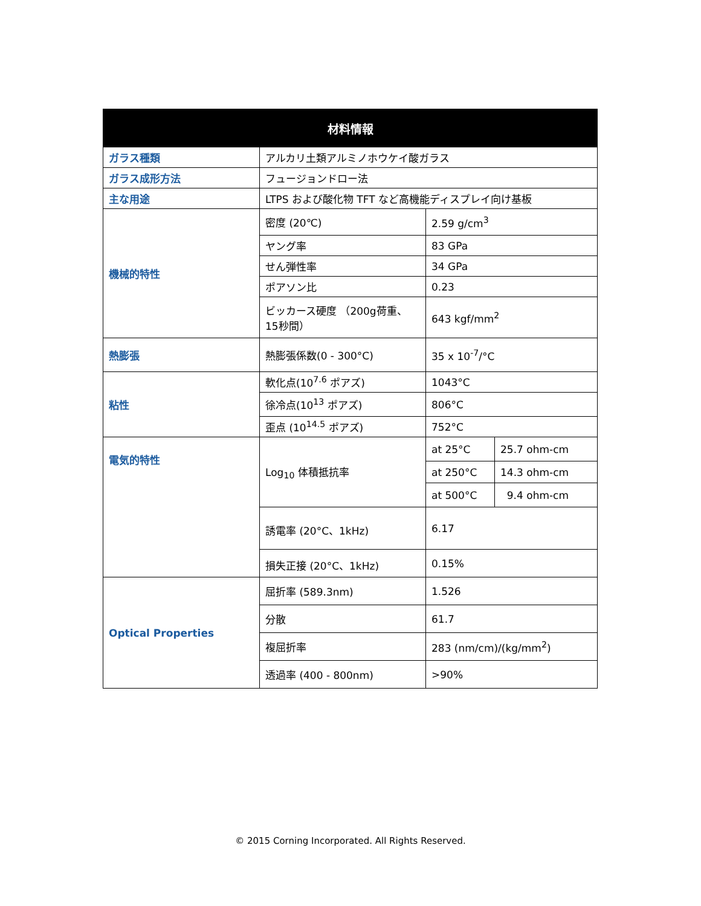| 材料情報 | | | |
| --- | --- | --- | --- |
| ガラス種類 | アルカリ土類アルミノホウケイ酸ガラス | | |
| ガラス成形方法 | フュージョンドロー法 | | |
| 主な用途 | LTPS および酸化物 TFT など高機能ディスプレイ向け基板 | | |
| 機械的特性 | 密度 (20℃) | 2.59 g/cm<sup>3</sup> | |
| | ヤング率 | 83 GPa | |
| | せん弾性率 | 34 GPa | |
| | ポアソン比 | 0.23 | |
| | ビッカース硬度 （200g荷重、15秒間） | 643 kgf/mm<sup>2</sup> | |
| 熱膨張 | 熱膨張係数(0 - 300°C) | 35 x 10<sup>-7</sup>/°C | |
| 粘性 | 軟化点(10<sup>7.6</sup> ポアズ) | 1043°C | |
| | 徐冷点(10<sup>13</sup> ポアズ) | 806°C | |
| | 歪点 (10<sup>14.5</sup> ポアズ) | 752°C | |
| 電気的特性 | Log<sub>10</sub> 体積抵抗率 | at 25°C | 25.7 ohm-cm |
| | | at 250°C | 14.3 ohm-cm |
| | | at 500°C | 9.4 ohm-cm |
| | 誘電率 (20°C、1kHz) | 6.17 | |
| | 損失正接 (20°C、1kHz) | 0.15% | |
| Optical Properties | 屈折率 (589.3nm) | 1.526 | |
| | 分散 | 61.7 | |
| | 複屈折率 | 283 (nm/cm)/(kg/mm<sup>2</sup>) | |
| | 透過率 (400 - 800nm) | >90% | |
© 2015 Corning Incorporated. All Rights Reserved.